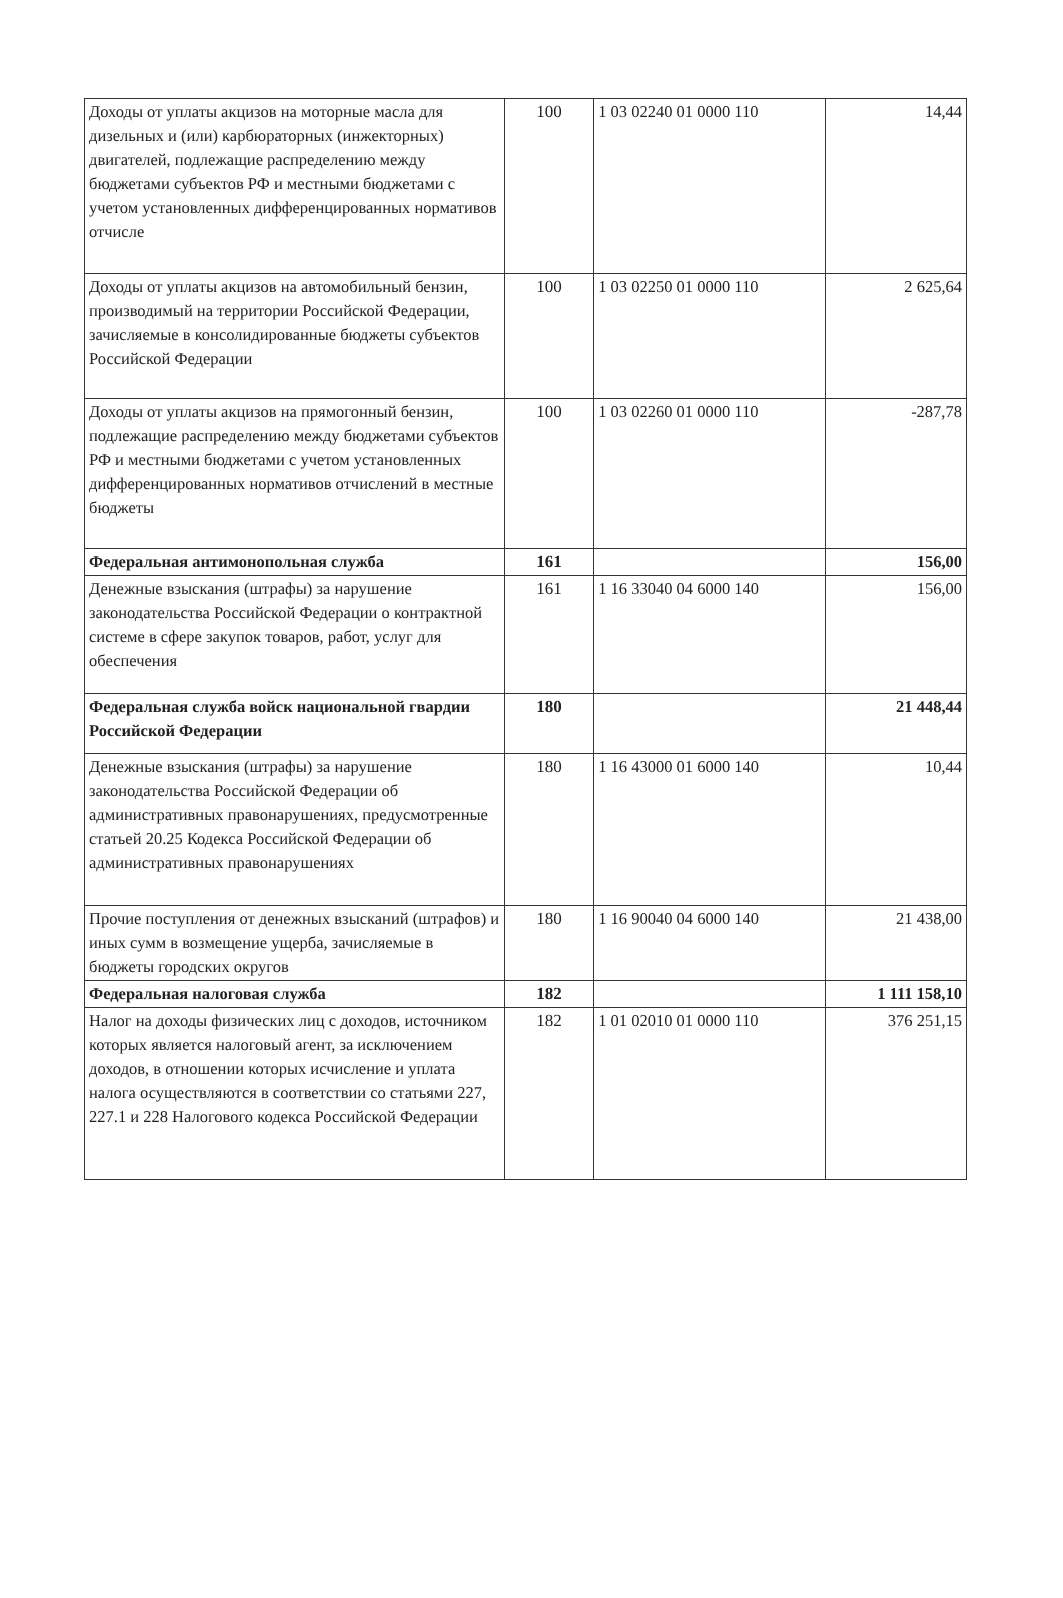| Доходы от уплаты акцизов на моторные масла для дизельных и (или) карбюраторных (инжекторных) двигателей, подлежащие распределению между бюджетами субъектов РФ и местными бюджетами с учетом установленных дифференцированных нормативов отчисле | 100 | 1 03 02240 01 0000 110 | 14,44 |
| Доходы от уплаты акцизов на автомобильный бензин, производимый на территории Российской Федерации, зачисляемые в консолидированные бюджеты субъектов Российской Федерации | 100 | 1 03 02250 01 0000 110 | 2 625,64 |
| Доходы от уплаты акцизов на прямогонный бензин, подлежащие распределению между бюджетами субъектов РФ и местными бюджетами с учетом установленных дифференцированных нормативов отчислений в местные бюджеты | 100 | 1 03 02260 01 0000 110 | -287,78 |
| Федеральная антимонопольная служба | 161 | | 156,00 |
| Денежные взыскания (штрафы) за нарушение законодательства Российской Федерации о контрактной системе в сфере закупок товаров, работ, услуг для обеспечения | 161 | 1 16 33040 04 6000 140 | 156,00 |
| Федеральная служба войск национальной гвардии Российской Федерации | 180 | | 21 448,44 |
| Денежные взыскания (штрафы) за нарушение законодательства Российской Федерации об административных правонарушениях, предусмотренные статьей 20.25 Кодекса Российской Федерации об административных правонарушениях | 180 | 1 16 43000 01 6000 140 | 10,44 |
| Прочие поступления от денежных взысканий (штрафов) и иных сумм в возмещение ущерба, зачисляемые в бюджеты городских округов | 180 | 1 16 90040 04 6000 140 | 21 438,00 |
| Федеральная налоговая служба | 182 | | 1 111 158,10 |
| Налог на доходы физических лиц с доходов, источником которых является налоговый агент, за исключением доходов, в отношении которых исчисление и уплата налога осуществляются в соответствии со статьями 227, 227.1 и 228 Налогового кодекса Российской Федерации | 182 | 1 01 02010 01 0000 110 | 376 251,15 |